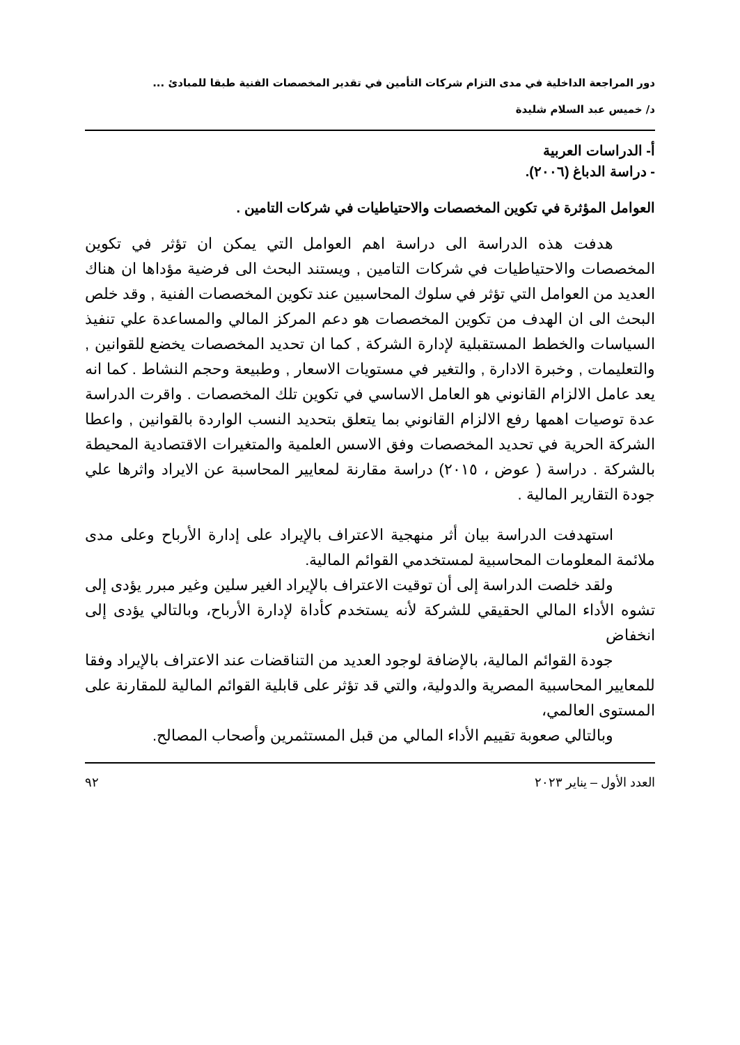دور المراجعة الداخلية في مدى التزام شركات التأمين في تقدير المخصصات الفنية طبقا للمبادئ ...
د/ خميس عبد السلام شليدة
أ- الدراسات العربية
- دراسة الدباغ (٢٠٠٦).
العوامل المؤثرة في تكوين المخصصات والاحتياطيات في شركات التامين .
هدفت هذه الدراسة الى دراسة اهم العوامل التي يمكن ان تؤثر في تكوين المخصصات والاحتياطيات في شركات التامين , ويستند البحث الى فرضية مؤداها ان هناك العديد من العوامل التي تؤثر في سلوك المحاسبين عند تكوين المخصصات الفنية , وقد خلص البحث الى ان الهدف من تكوين المخصصات هو دعم المركز المالي والمساعدة علي تنفيذ السياسات والخطط المستقبلية لإدارة الشركة , كما ان تحديد المخصصات يخضع للقوانين , والتعليمات , وخبرة الادارة , والتغير في مستويات الاسعار , وطبيعة وحجم النشاط . كما انه يعد عامل الالزام القانوني هو العامل الاساسي في تكوين تلك المخصصات . واقرت الدراسة عدة توصيات اهمها رفع الالزام القانوني بما يتعلق بتحديد النسب الواردة بالقوانين , واعطا الشركة الحرية في تحديد المخصصات وفق الاسس العلمية والمتغيرات الاقتصادية المحيطة بالشركة . دراسة ( عوض ، ٢٠١٥) دراسة مقارنة لمعايير المحاسبة عن الايراد واثرها علي جودة التقارير المالية .
استهدفت الدراسة بيان أثر منهجية الاعتراف بالإيراد على إدارة الأرباح وعلى مدى ملائمة المعلومات المحاسبية لمستخدمي القوائم المالية.
ولقد خلصت الدراسة إلى أن توقيت الاعتراف بالإيراد الغير سلين وغير مبرر يؤدى إلى تشوه الأداء المالي الحقيقي للشركة لأنه يستخدم كأداة لإدارة الأرباح، وبالتالي يؤدى إلى انخفاض
جودة القوائم المالية، بالإضافة لوجود العديد من التناقضات عند الاعتراف بالإيراد وفقا للمعايير المحاسبية المصرية والدولية، والتي قد تؤثر على قابلية القوائم المالية للمقارنة على المستوى العالمي،
وبالتالي صعوبة تقييم الأداء المالي من قبل المستثمرين وأصحاب المصالح.
العدد الأول – يناير ٢٠٢٣ ٩٢